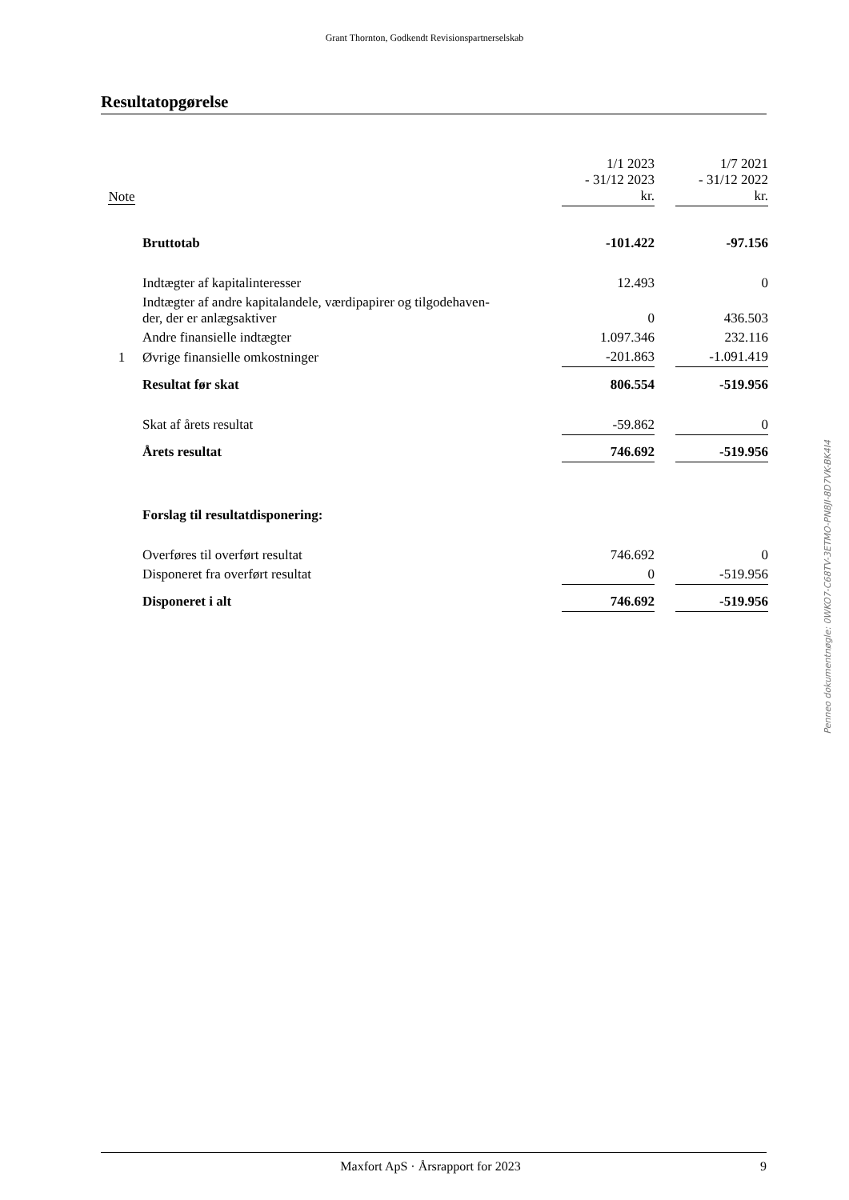Grant Thornton, Godkendt Revisionspartnerselskab
Resultatopgørelse
| Note | | 1/1 2023 - 31/12 2023 kr. | | 1/7 2021 - 31/12 2022 kr. |
| | Bruttotab | -101.422 | | -97.156 |
| | Indtægter af kapitalinteresser | 12.493 | | 0 |
| | Indtægter af andre kapitalandele, værdipapirer og tilgodehaven- der, der er anlægsaktiver | 0 | | 436.503 |
| | Andre finansielle indtægter | 1.097.346 | | 232.116 |
| 1 | Øvrige finansielle omkostninger | -201.863 | | -1.091.419 |
| | Resultat før skat | 806.554 | | -519.956 |
| | Skat af årets resultat | -59.862 | | 0 |
| | Årets resultat | 746.692 | | -519.956 |
| | Forslag til resultatdisponering: | | | |
| | Overføres til overført resultat | 746.692 | | 0 |
| | Disponeret fra overført resultat | 0 | | -519.956 |
| | Disponeret i alt | 746.692 | | -519.956 |
Penneo dokumentnøgle: 0WKO7-C68TV-3ETMO-PN8JI-8D7VK-BK4I4
Maxfort ApS · Årsrapport for 2023 9